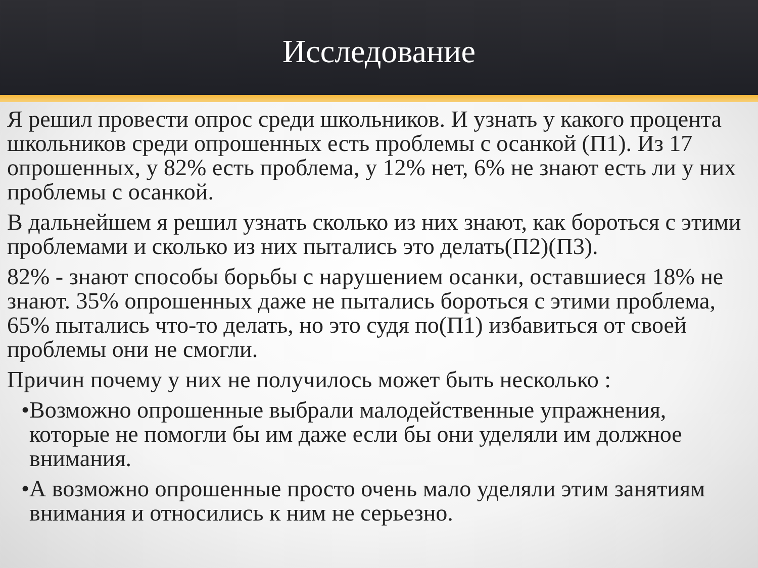Исследование
Я решил провести опрос среди школьников. И узнать у какого процента школьников среди опрошенных есть проблемы с осанкой (П1). Из 17 опрошенных, у 82% есть проблема, у 12% нет, 6% не знают есть ли у них проблемы с осанкой.
В дальнейшем я решил узнать сколько из них знают, как бороться с этими проблемами и сколько из них пытались это делать(П2)(П3).
82% - знают способы борьбы с нарушением осанки, оставшиеся 18% не знают. 35% опрошенных даже не пытались бороться с этими проблема, 65% пытались что-то делать, но это судя по(П1) избавиться от своей проблемы они не смогли.
Причин почему у них не получилось может быть несколько :
• Возможно опрошенные выбрали малодейственные упражнения, которые не помогли бы им даже если бы они уделяли им должное внимания.
• А возможно опрошенные просто очень мало уделяли этим занятиям внимания и относились к ним не серьезно.